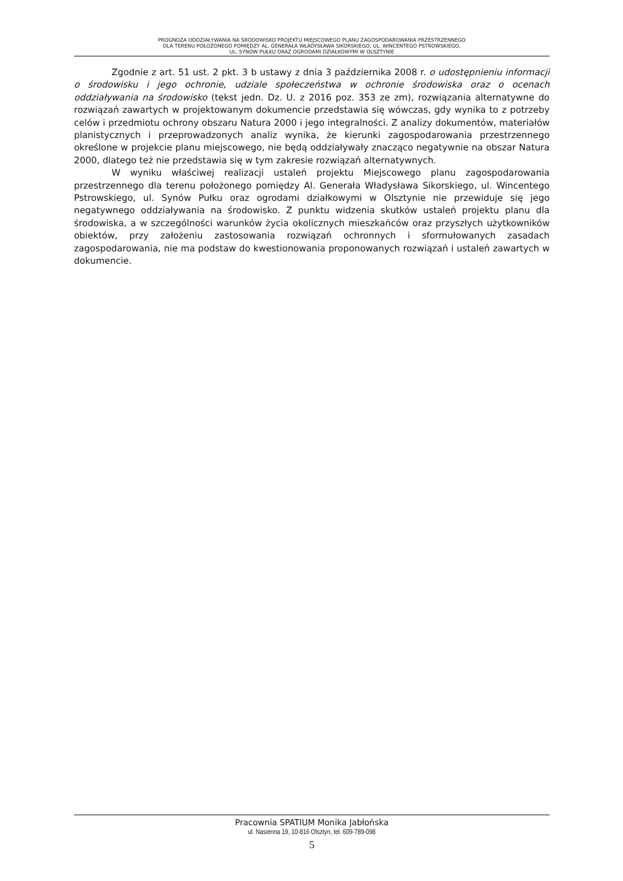PROGNOZA ODDZIAŁYWANIA NA ŚRODOWISKO PROJEKTU MIEJSCOWEGO PLANU ZAGOSPODAROWANIA PRZESTRZENNEGO
DLA TERENU POŁOŻONEGO POMIĘDZY AL. GENERAŁA WŁADYSŁAWA SIKORSKIEGO, UL. WINCENTEGO PSTROWSKIEGO,
UL. SYNÓW PUŁKU ORAZ OGRODAMI DZIAŁKOWYMI W OLSZTYNIE
Zgodnie z art. 51 ust. 2 pkt. 3 b ustawy z dnia 3 października 2008 r. o udostępnieniu informacji o środowisku i jego ochronie, udziale społeczeństwa w ochronie środowiska oraz o ocenach oddziaływania na środowisko (tekst jedn. Dz. U. z 2016 poz. 353 ze zm), rozwiązania alternatywne do rozwiązań zawartych w projektowanym dokumencie przedstawia się wówczas, gdy wynika to z potrzeby celów i przedmiotu ochrony obszaru Natura 2000 i jego integralności. Z analizy dokumentów, materiałów planistycznych i przeprowadzonych analiz wynika, że kierunki zagospodarowania przestrzennego określone w projekcie planu miejscowego, nie będą oddziaływały znacząco negatywnie na obszar Natura 2000, dlatego też nie przedstawia się w tym zakresie rozwiązań alternatywnych.
W wyniku właściwej realizacji ustaleń projektu Miejscowego planu zagospodarowania przestrzennego dla terenu położonego pomiędzy Al. Generała Władysława Sikorskiego, ul. Wincentego Pstrowskiego, ul. Synów Pułku oraz ogrodami działkowymi w Olsztynie nie przewiduje się jego negatywnego oddziaływania na środowisko. Z punktu widzenia skutków ustaleń projektu planu dla środowiska, a w szczególności warunków życia okolicznych mieszkańców oraz przyszłych użytkowników obiektów, przy założeniu zastosowania rozwiązań ochronnych i sformułowanych zasadach zagospodarowania, nie ma podstaw do kwestionowania proponowanych rozwiązań i ustaleń zawartych w dokumencie.
Pracownia SPATIUM Monika Jabłońska
ul. Nasienna 19, 10-816 Olsztyn, tel. 609-789-098
5